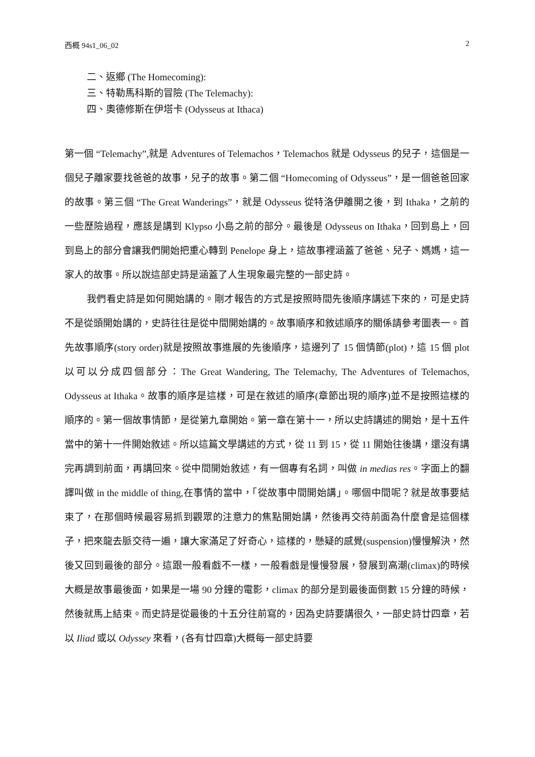西概 94s1_06_02 2
二、返鄉 (The Homecoming):
三、特勒馬科斯的冒險 (The Telemachy):
四、奧德修斯在伊塔卡 (Odysseus at Ithaca)
第一個 “Telemachy”,就是 Adventures of Telemachos，Telemachos 就是 Odysseus 的兒子，這個是一個兒子離家要找爸爸的故事，兒子的故事。第二個 “Homecoming of Odysseus”，是一個爸爸回家的故事。第三個 “The Great Wanderings”，就是 Odysseus 從特洛伊離開之後，到 Ithaka，之前的一些歷險過程，應該是講到 Klypso 小島之前的部分。最後是 Odysseus on Ithaka，回到島上，回到島上的部分會讓我們開始把重心轉到 Penelope 身上，這故事裡涵蓋了爸爸、兒子、媽媽，這一家人的故事。所以說這部史詩是涵蓋了人生現象最完整的一部史詩。
我們看史詩是如何開始講的。剛才報告的方式是按照時間先後順序講述下來的，可是史詩不是從頭開始講的，史詩往往是從中間開始講的。故事順序和敘述順序的關係請參考圖表一。首先故事順序(story order)就是按照故事進展的先後順序，這邊列了 15 個情節(plot)，這 15 個 plot 以可以分成四個部分：The Great Wandering, The Telemachy, The Adventures of Telemachos, Odysseus at Ithaka。故事的順序是這樣，可是在敘述的順序(章節出現的順序)並不是按照這樣的順序的。第一個故事情節，是從第九章開始。第一章在第十一，所以史詩講述的開始，是十五件當中的第十一件開始敘述。所以這篇文學講述的方式，從 11 到 15，從 11 開始往後講，還沒有講完再調到前面，再講回來。從中間開始敘述，有一個專有名詞，叫做 in medias res。字面上的翻譯叫做 in the middle of thing,在事情的當中，「從故事中間開始講」。哪個中間呢？就是故事要結束了，在那個時候最容易抓到觀眾的注意力的焦點開始講，然後再交待前面為什麼會是這個樣子，把來龍去脈交待一遍，讓大家滿足了好奇心，這樣的，懸疑的感覺(suspension)慢慢解決，然後又回到最後的部分。這跟一般看戲不一樣，一般看戲是慢慢發展，發展到高潮(climax)的時候大概是故事最後面，如果是一場 90 分鐘的電影，climax 的部分是到最後面倒數 15 分鐘的時候，然後就馬上結束。而史詩是從最後的十五分往前寫的，因為史詩要講很久，一部史詩廿四章，若以 Iliad 或以 Odyssey 來看，(各有廿四章)大概每一部史詩要